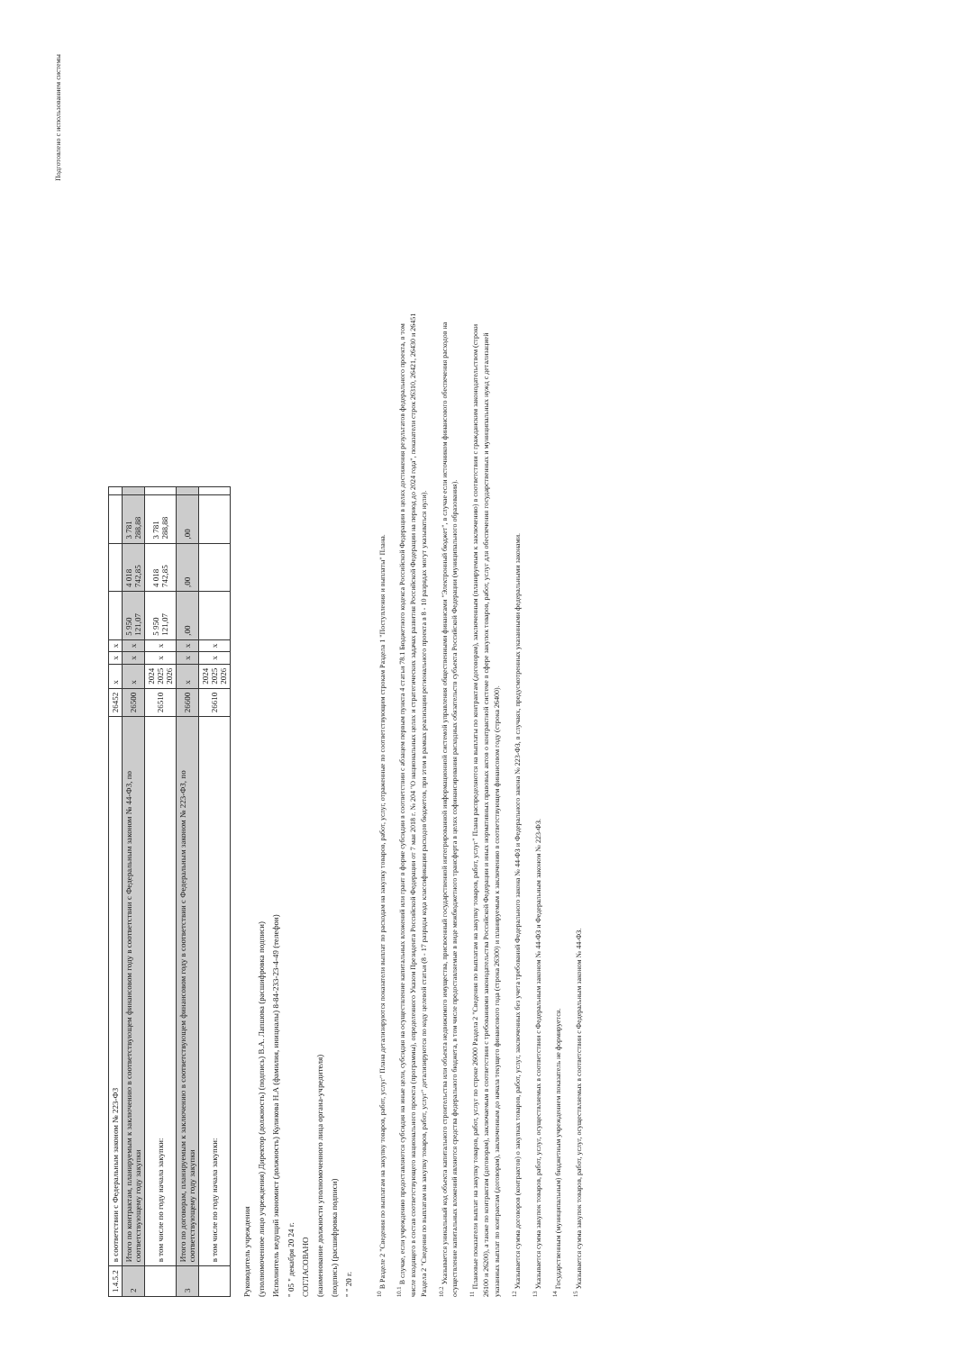Подготовлено с использованием системы
| 1.4.5.2 | в соответствии с Федеральным законом № 223-ФЗ | 26452 | x | x | x | | | | |
| 2 | Итого по контрактам, планируемым к заключению в соответствующем финансовом году в соответствии с Федеральным законом № 44-ФЗ, по соответствующему году закупки | 26500 | x | x | x | 5 950 121,07 | 4 018 742,85 | 3 781 288,88 | |
| | в том числе по году начала закупки: | 26510 | 2024 2025 2026 | x | x | 5 950 121,07 | 4 018 742,85 | 3 781 288,88 | |
| 3 | Итого по договорам, планируемым к заключению в соответствующем финансовом году в соответствии с Федеральным законом № 223-ФЗ, по соответствующему году закупки | 26600 | x | x | x | ,00 | ,00 | ,00 | |
| | в том числе по году начала закупки: | 26610 | 2024 2025 2026 | x | x | | | | |
Руководитель учреждения
(уполномоченное лицо учреждения) Директор (должность) (подпись) В.А. Лапшова (расшифровка подписи)
Исполнитель ведущий экономист (должность) Куликова Н.А (фамилия, инициалы) 8-84-233-23-4-49 (телефон)
" 05 " декабря 20 24 г.
СОГЛАСОВАНО
(наименование должности уполномоченного лица органа-учредителя)
(подпись) (расшифровка подписи)
" " 20 г.
<sup>10</sup> В Разделе 2 "Сведения по выплатам на закупку товаров, работ, услуг" Плана детализируются показатели выплат по расходам на закупку товаров, работ, услуг, отраженные по соответствующим строкам Раздела 1 "Поступления и выплаты" Плана.
<sup>10.1</sup> В случае, если учреждению предоставляются субсидия на иные цели, субсидия на осуществление капитальных вложений или грант в форме субсидии в соответствии с абзацем первым пункта 4 статьи 78.1 Бюджетного кодекса Российской Федерации в целях достижения результатов федерального проекта, в том числе входящего в состав соответствующего национального проекта (программы), определенного Указом Президента Российской Федерации от 7 мая 2018 г. № 204 "О национальных целях и стратегических задачах развития Российской Федерации на период до 2024 года", показатели строк 26310, 26421, 26430 и 26451 Раздела 2 "Сведения по выплатам на закупку товаров, работ, услуг" детализируются по коду целевой статьи (8 - 17 разряды кода классификации расходов бюджетов, при этом в рамках реализации регионального проекта в 8 - 10 разрядах могут указываться нули).
<sup>10.2</sup> Указывается уникальный код объекта капитального строительства или объекта недвижимого имущества, присвоенный государственной интегрированной информационной системой управления общественными финансами "Электронный бюджет", в случае если источником финансового обеспечения расходов на осуществление капитальных вложений являются средства федерального бюджета, в том числе предоставляемые в виде межбюджетного трансферта в целях софинансирования расходных обязательств субъекта Российской Федерации (муниципального образования).
<sup>11</sup> Плановые показатели выплат на закупку товаров, работ, услуг по строке 26000 Раздела 2 "Сведения по выплатам на закупку товаров, работ, услуг" Плана распределяются на выплаты по контрактам (договорам), заключенным (планируемым к заключению) в соответствии с гражданским законодательством (строки 26100 и 26200), а также по контрактам (договорам), заключаемым в соответствии с требованиями законодательства Российской Федерации и иных нормативных правовых актов о контрактной системе в сфере закупок товаров, работ, услуг для обеспечения государственных и муниципальных нужд с детализацией указанных выплат по контрактам (договорам), заключенным до начала текущего финансового года (строка 26300) и планируемым к заключению в соответствующем финансовом году (строка 26400).
<sup>12</sup> Указывается сумма договоров (контрактов) о закупках товаров, работ, услуг, заключенных без учета требований Федерального закона № 44-ФЗ и Федерального закона № 223-ФЗ, в случаях, предусмотренных указанными федеральными законами.
<sup>13</sup> Указывается сумма закупок товаров, работ, услуг, осуществляемых в соответствии с Федеральным законом № 44-ФЗ и Федеральным законом № 223-ФЗ.
<sup>14</sup> Государственным (муниципальным) бюджетным учреждением показатель не формируется.
<sup>15</sup> Указывается сумма закупок товаров, работ, услуг, осуществляемых в соответствии с Федеральным законом № 44-ФЗ.